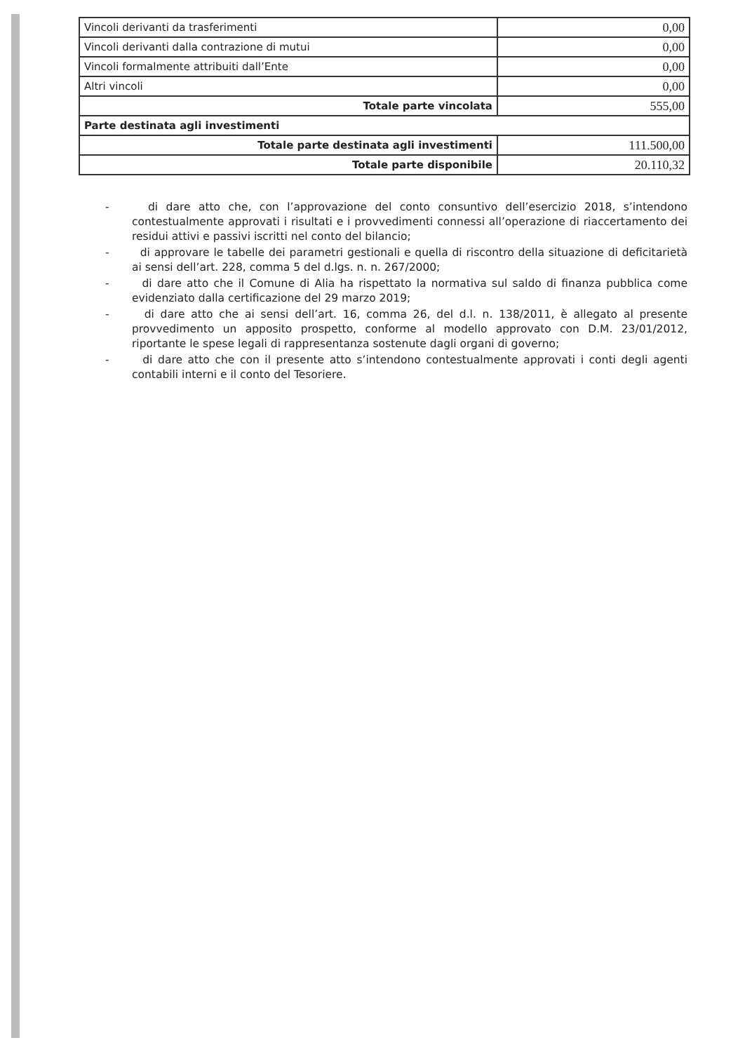| Vincoli derivanti da trasferimenti | 0,00 |
| Vincoli derivanti dalla contrazione di mutui | 0,00 |
| Vincoli formalmente attribuiti dall’Ente | 0,00 |
| Altri vincoli | 0,00 |
| Totale parte vincolata | 555,00 |
| Parte destinata agli investimenti | |
| Totale parte destinata agli investimenti | 111.500,00 |
| Totale parte disponibile | 20.110,32 |
- di dare atto che, con l’approvazione del conto consuntivo dell’esercizio 2018, s’intendono contestualmente approvati i risultati e i provvedimenti connessi all’operazione di riaccertamento dei residui attivi e passivi iscritti nel conto del bilancio;
- di approvare le tabelle dei parametri gestionali e quella di riscontro della situazione di deficitarietà ai sensi dell’art. 228, comma 5 del d.lgs. n. n. 267/2000;
- di dare atto che il Comune di Alia ha rispettato la normativa sul saldo di finanza pubblica come evidenziato dalla certificazione del 29 marzo 2019;
- di dare atto che ai sensi dell’art. 16, comma 26, del d.l. n. 138/2011, è allegato al presente provvedimento un apposito prospetto, conforme al modello approvato con D.M. 23/01/2012, riportante le spese legali di rappresentanza sostenute dagli organi di governo;
- di dare atto che con il presente atto s’intendono contestualmente approvati i conti degli agenti contabili interni e il conto del Tesoriere.